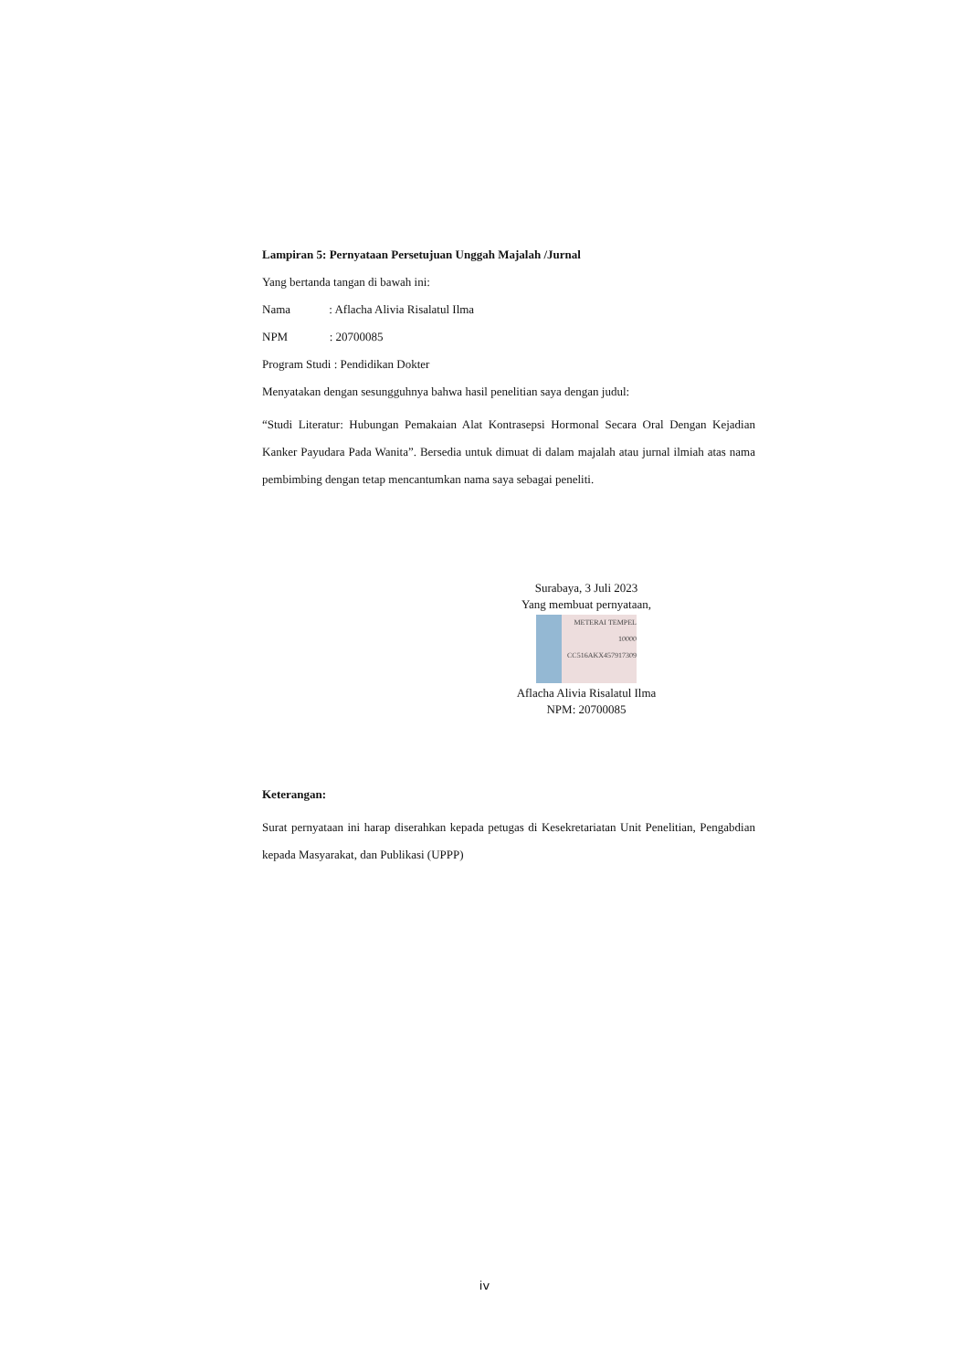Lampiran 5: Pernyataan Persetujuan Unggah Majalah /Jurnal
Yang bertanda tangan di bawah ini:
Nama : Aflacha Alivia Risalatul Ilma
NPM : 20700085
Program Studi : Pendidikan Dokter
Menyatakan dengan sesungguhnya bahwa hasil penelitian saya dengan judul:
“Studi Literatur: Hubungan Pemakaian Alat Kontrasepsi Hormonal Secara Oral Dengan Kejadian Kanker Payudara Pada Wanita”. Bersedia untuk dimuat di dalam majalah atau jurnal ilmiah atas nama pembimbing dengan tetap mencantumkan nama saya sebagai peneliti.
Surabaya, 3 Juli 2023
Yang membuat pernyataan,
METERAI TEMPEL
10000
CC516AKX457917309
Aflacha Alivia Risalatul Ilma
NPM: 20700085
Keterangan:
Surat pernyataan ini harap diserahkan kepada petugas di Kesekretariatan Unit Penelitian, Pengabdian kepada Masyarakat, dan Publikasi (UPPP)
iv